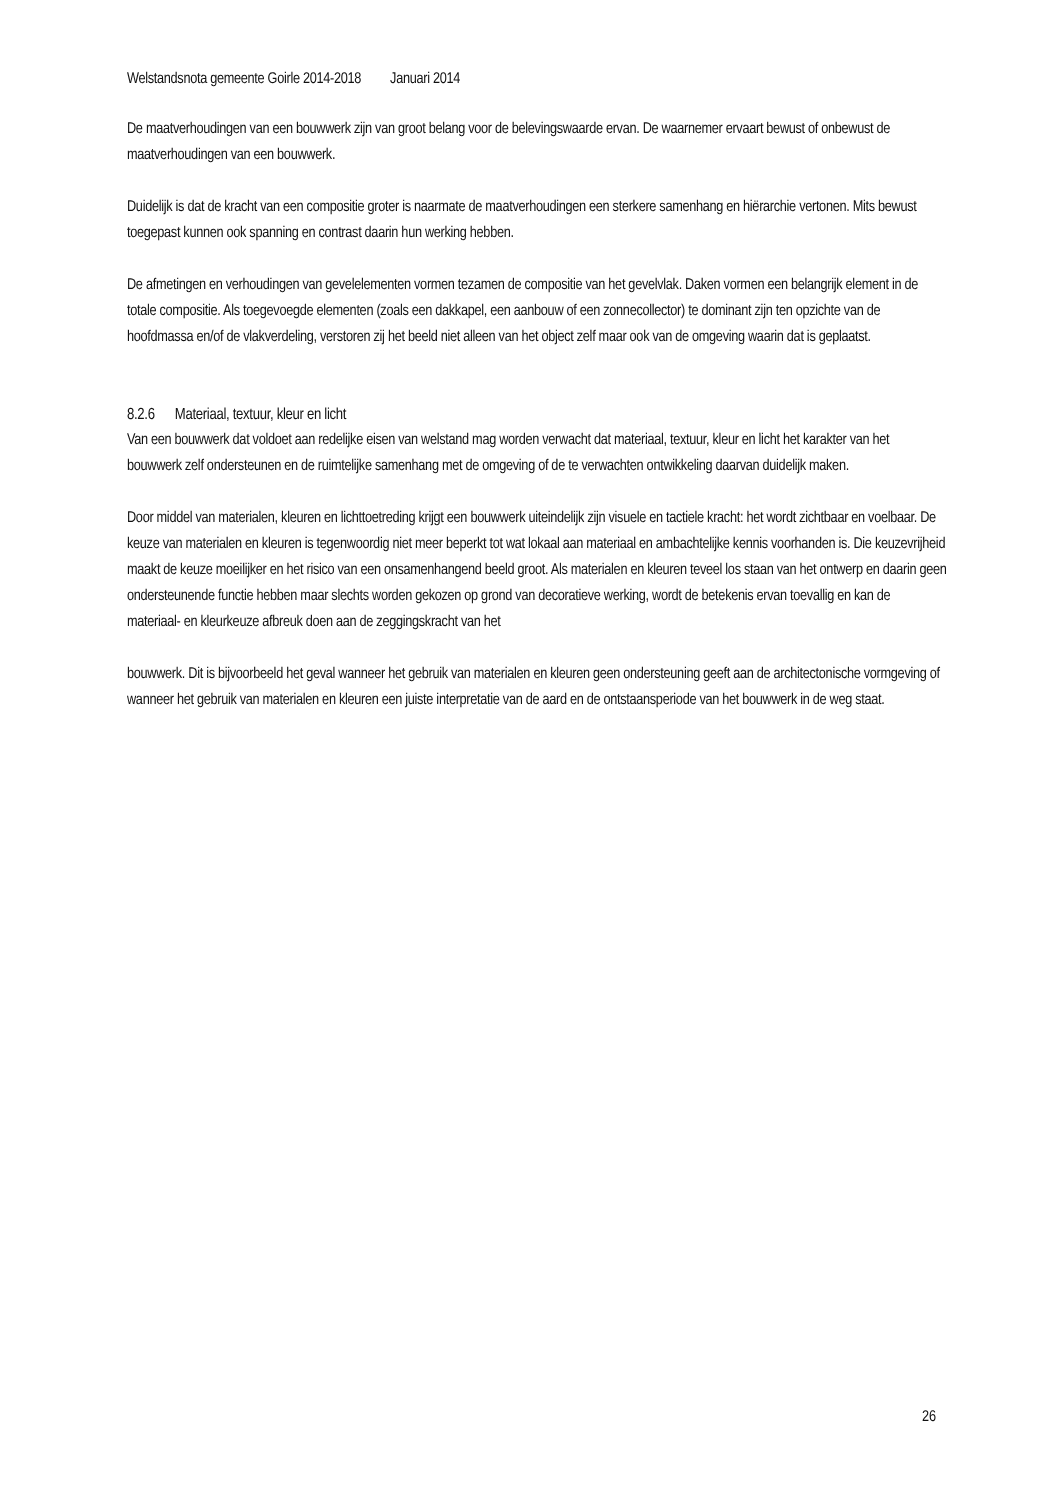Welstandsnota gemeente Goirle 2014-2018 Januari 2014
De maatverhoudingen van een bouwwerk zijn van groot belang voor de belevingswaarde ervan. De waarnemer ervaart bewust of onbewust de maatverhoudingen van een bouwwerk.
Duidelijk is dat de kracht van een compositie groter is naarmate de maatverhoudingen een sterkere samenhang en hiërarchie vertonen. Mits bewust toegepast kunnen ook spanning en contrast daarin hun werking hebben.
De afmetingen en verhoudingen van gevelelementen vormen tezamen de compositie van het gevelvlak. Daken vormen een belangrijk element in de totale compositie. Als toegevoegde elementen (zoals een dakkapel, een aanbouw of een zonnecollector) te dominant zijn ten opzichte van de hoofdmassa en/of de vlakverdeling, verstoren zij het beeld niet alleen van het object zelf maar ook van de omgeving waarin dat is geplaatst.
8.2.6 Materiaal, textuur, kleur en licht
Van een bouwwerk dat voldoet aan redelijke eisen van welstand mag worden verwacht dat materiaal, textuur, kleur en licht het karakter van het bouwwerk zelf ondersteunen en de ruimtelijke samenhang met de omgeving of de te verwachten ontwikkeling daarvan duidelijk maken.
Door middel van materialen, kleuren en lichttoetreding krijgt een bouwwerk uiteindelijk zijn visuele en tactiele kracht: het wordt zichtbaar en voelbaar. De keuze van materialen en kleuren is tegenwoordig niet meer beperkt tot wat lokaal aan materiaal en ambachtelijke kennis voorhanden is. Die keuzevrijheid maakt de keuze moeilijker en het risico van een onsamenhangend beeld groot. Als materialen en kleuren teveel los staan van het ontwerp en daarin geen ondersteunende functie hebben maar slechts worden gekozen op grond van decoratieve werking, wordt de betekenis ervan toevallig en kan de materiaal- en kleurkeuze afbreuk doen aan de zeggingskracht van het
bouwwerk. Dit is bijvoorbeeld het geval wanneer het gebruik van materialen en kleuren geen ondersteuning geeft aan de architectonische vormgeving of wanneer het gebruik van materialen en kleuren een juiste interpretatie van de aard en de ontstaansperiode van het bouwwerk in de weg staat.
26